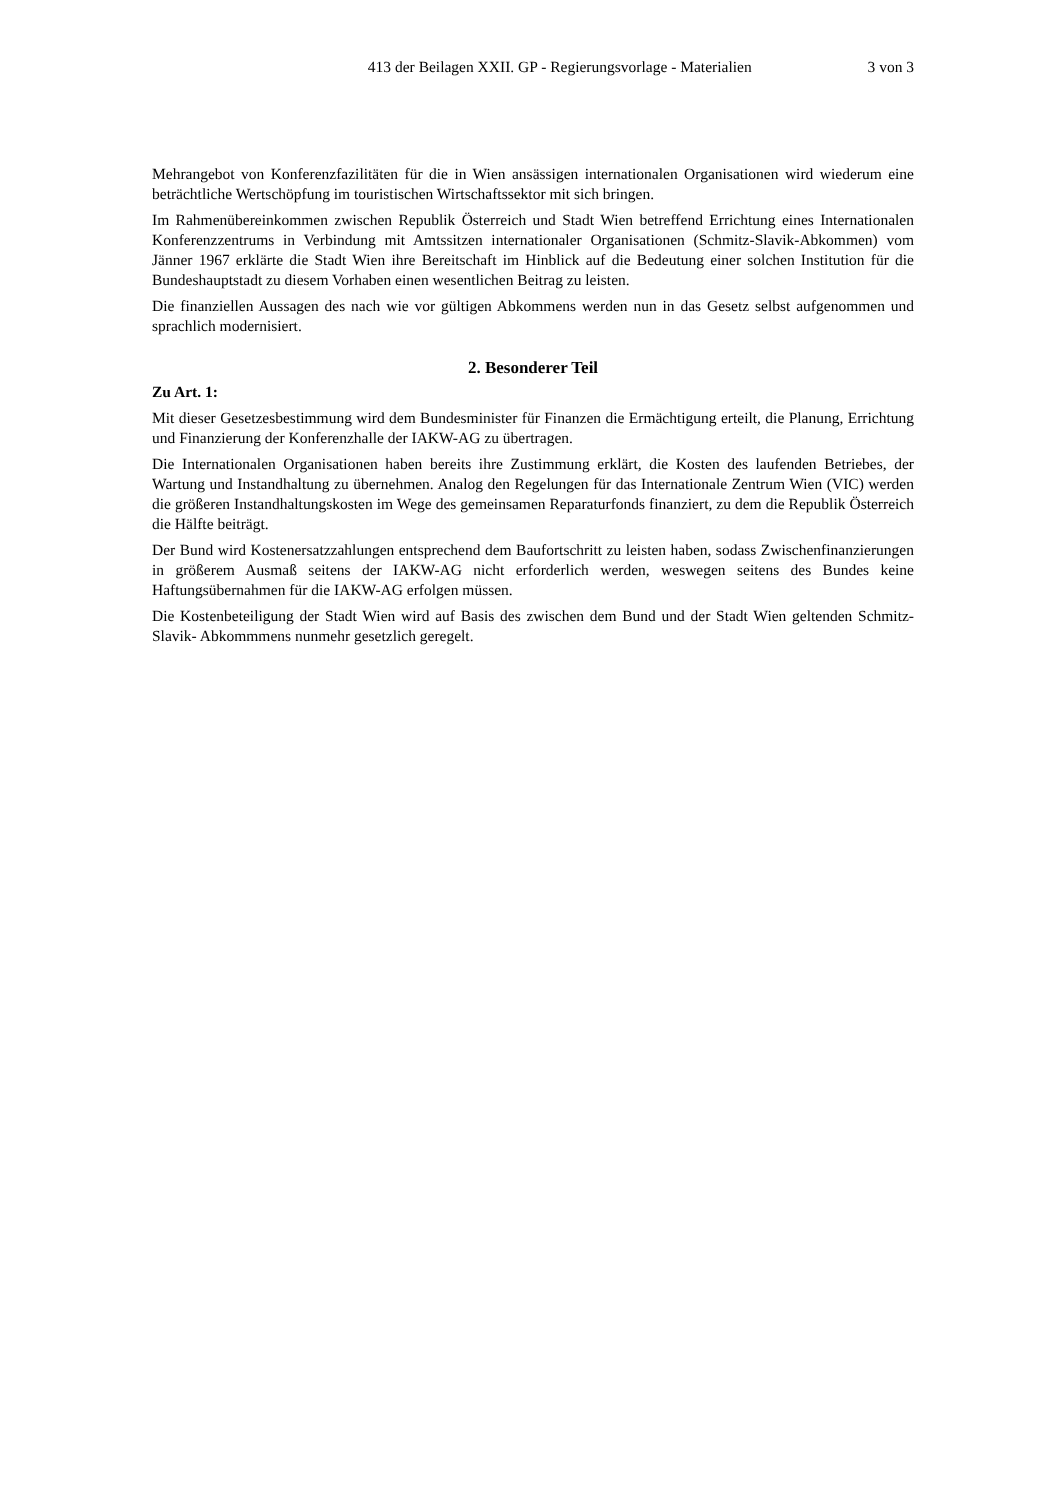413 der Beilagen XXII. GP - Regierungsvorlage - Materialien 3 von 3
Mehrangebot von Konferenzfazilitäten für die in Wien ansässigen internationalen Organisationen wird wiederum eine beträchtliche Wertschöpfung im touristischen Wirtschaftssektor mit sich bringen.
Im Rahmenübereinkommen zwischen Republik Österreich und Stadt Wien betreffend Errichtung eines Internationalen Konferenzzentrums in Verbindung mit Amtssitzen internationaler Organisationen (Schmitz-Slavik-Abkommen) vom Jänner 1967 erklärte die Stadt Wien ihre Bereitschaft im Hinblick auf die Bedeutung einer solchen Institution für die Bundeshauptstadt zu diesem Vorhaben einen wesentlichen Beitrag zu leisten.
Die finanziellen Aussagen des nach wie vor gültigen Abkommens werden nun in das Gesetz selbst aufgenommen und sprachlich modernisiert.
2. Besonderer Teil
Zu Art. 1:
Mit dieser Gesetzesbestimmung wird dem Bundesminister für Finanzen die Ermächtigung erteilt, die Planung, Errichtung und Finanzierung der Konferenzhalle der IAKW-AG zu übertragen.
Die Internationalen Organisationen haben bereits ihre Zustimmung erklärt, die Kosten des laufenden Betriebes, der Wartung und Instandhaltung zu übernehmen. Analog den Regelungen für das Internationale Zentrum Wien (VIC) werden die größeren Instandhaltungskosten im Wege des gemeinsamen Reparaturfonds finanziert, zu dem die Republik Österreich die Hälfte beiträgt.
Der Bund wird Kostenersatzzahlungen entsprechend dem Baufortschritt zu leisten haben, sodass Zwischenfinanzierungen in größerem Ausmaß seitens der IAKW-AG nicht erforderlich werden, weswegen seitens des Bundes keine Haftungsübernahmen für die IAKW-AG erfolgen müssen.
Die Kostenbeteiligung der Stadt Wien wird auf Basis des zwischen dem Bund und der Stadt Wien geltenden Schmitz-Slavik- Abkommmens nunmehr gesetzlich geregelt.